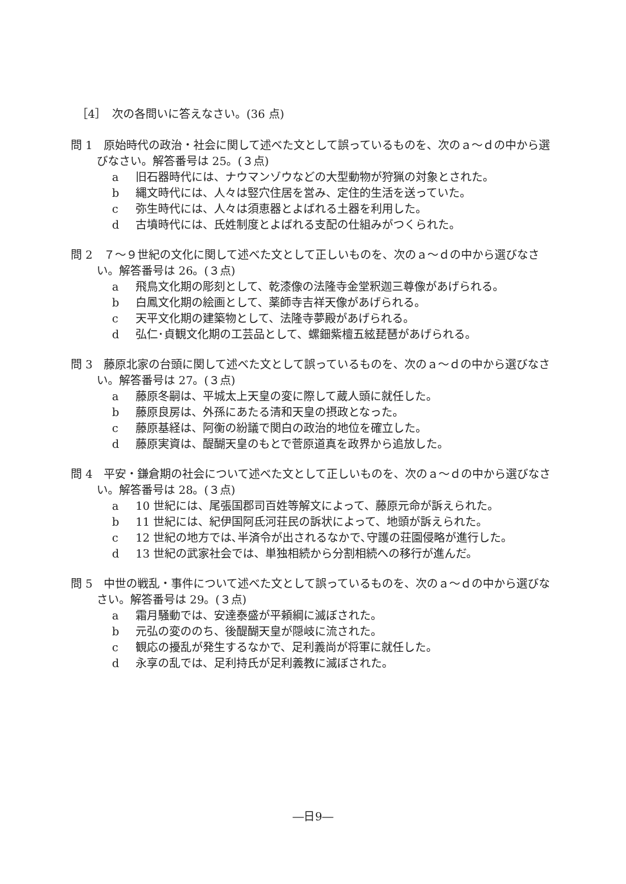［4］　次の各問いに答えなさい。(36 点)
問 1　原始時代の政治・社会に関して述べた文として誤っているものを、次のａ～ｄの中から選びなさい。解答番号は 25。(３点)
a 旧石器時代には、ナウマンゾウなどの大型動物が狩猟の対象とされた。
b 縄文時代には、人々は竪穴住居を営み、定住的生活を送っていた。
c 弥生時代には、人々は須恵器とよばれる土器を利用した。
d 古墳時代には、氏姓制度とよばれる支配の仕組みがつくられた。
問 2　７～９世紀の文化に関して述べた文として正しいものを、次のａ～ｄの中から選びなさい。解答番号は 26。(３点)
a 飛鳥文化期の彫刻として、乾漆像の法隆寺金堂釈迦三尊像があげられる。
b 白鳳文化期の絵画として、薬師寺吉祥天像があげられる。
c 天平文化期の建築物として、法隆寺夢殿があげられる。
d 弘仁･貞観文化期の工芸品として、螺鈿紫檀五絃琵琶があげられる。
問 3　藤原北家の台頭に関して述べた文として誤っているものを、次のａ～ｄの中から選びなさい。解答番号は 27。(３点)
a 藤原冬嗣は、平城太上天皇の変に際して蔵人頭に就任した。
b 藤原良房は、外孫にあたる清和天皇の摂政となった。
c 藤原基経は、阿衡の紛議で関白の政治的地位を確立した。
d 藤原実資は、醍醐天皇のもとで菅原道真を政界から追放した。
問 4　平安・鎌倉期の社会について述べた文として正しいものを、次のａ～ｄの中から選びなさい。解答番号は 28。(３点)
a 10 世紀には、尾張国郡司百姓等解文によって、藤原元命が訴えられた。
b 11 世紀には、紀伊国阿氐河荘民の訴状によって、地頭が訴えられた。
c 12 世紀の地方では､半済令が出されるなかで､守護の荘園侵略が進行した。
d 13 世紀の武家社会では、単独相続から分割相続への移行が進んだ。
問 5　中世の戦乱・事件について述べた文として誤っているものを、次のａ～ｄの中から選びなさい。解答番号は 29。(３点)
a 霜月騒動では、安達泰盛が平頼綱に滅ぼされた。
b 元弘の変ののち、後醍醐天皇が隠岐に流された。
c 観応の擾乱が発生するなかで、足利義尚が将軍に就任した。
d 永享の乱では、足利持氏が足利義教に滅ぼされた。
―日9―